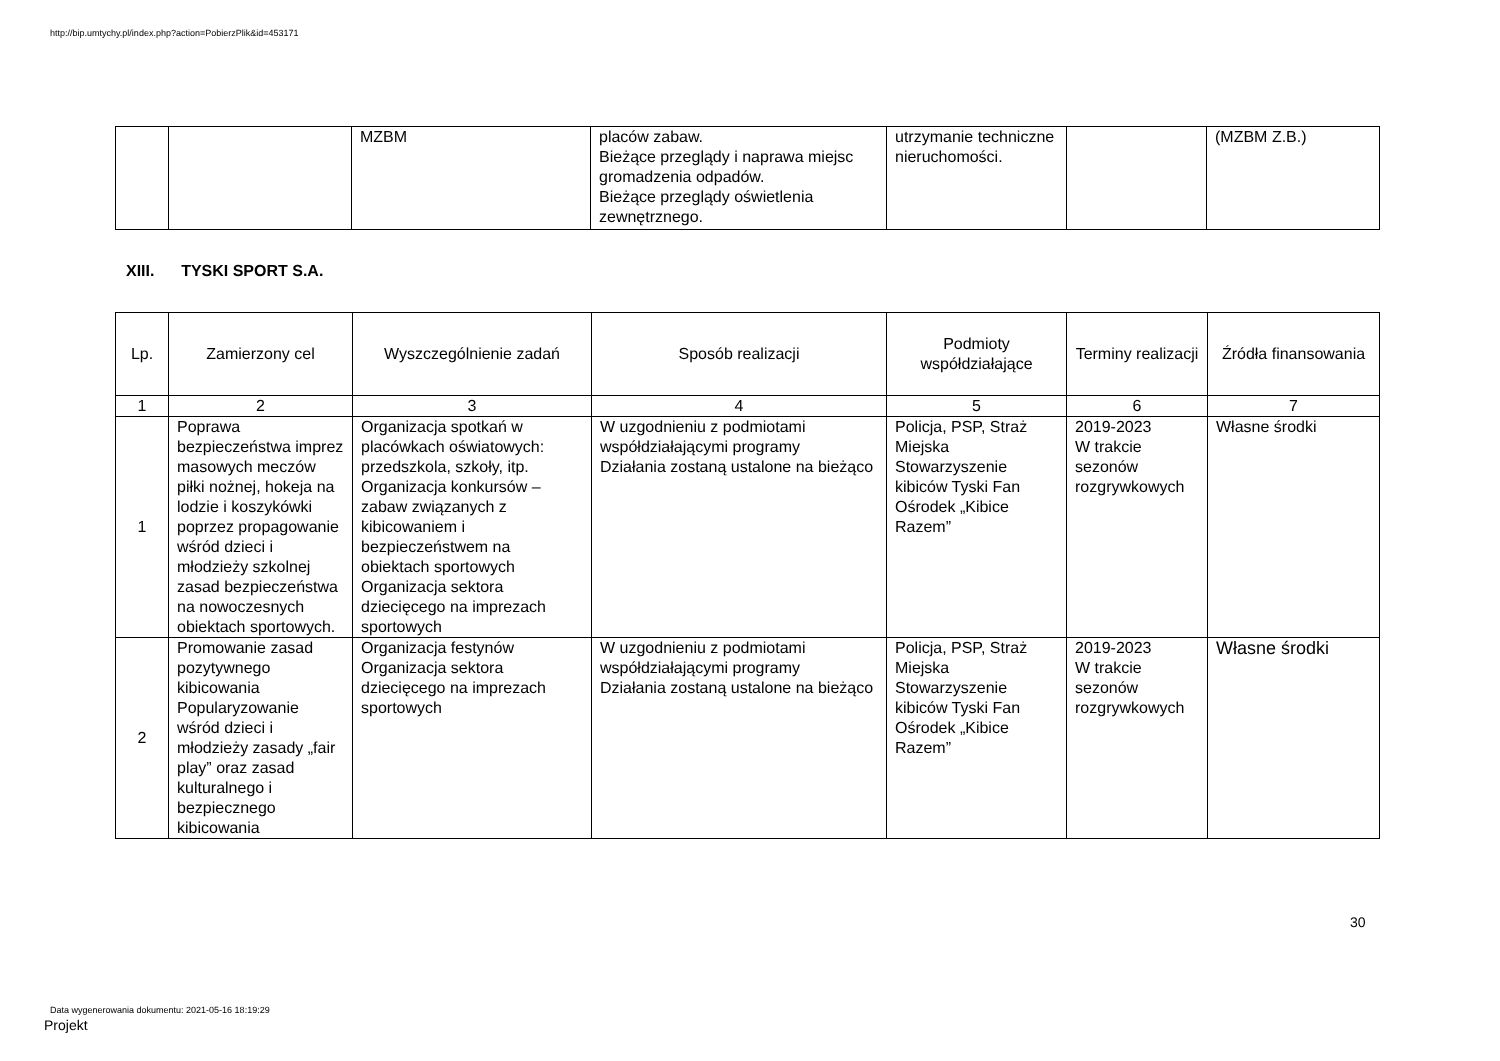http://bip.umtychy.pl/index.php?action=PobierzPlik&id=453171
| | | MZBM | placów zabaw. Bieżące przeglądy i naprawa miejsc gromadzenia odpadów. Bieżące przeglądy oświetlenia zewnętrznego. | utrzymanie techniczne nieruchomości. | | (MZBM Z.B.) |
XIII. TYSKI SPORT S.A.
| Lp. | Zamierzony cel | Wyszczególnienie zadań | Sposób realizacji | Podmioty współdziałające | Terminy realizacji | Źródła finansowania |
| --- | --- | --- | --- | --- | --- | --- |
| 1 | 2 | 3 | 4 | 5 | 6 | 7 |
| 1 | Poprawa bezpieczeństwa imprez masowych meczów piłki nożnej, hokeja na lodzie i koszykówki poprzez propagowanie wśród dzieci i młodzieży szkolnej zasad bezpieczeństwa na nowoczesnych obiektach sportowych. | Organizacja spotkań w placówkach oświatowych: przedszkola, szkoły, itp. Organizacja konkursów – zabaw związanych z kibicowaniem i bezpieczeństwem na obiektach sportowych Organizacja sektora dziecięcego na imprezach sportowych | W uzgodnieniu z podmiotami współdziałającymi programy Działania zostaną ustalone na bieżąco | Policja, PSP, Straż Miejska Stowarzyszenie kibiców Tyski Fan Ośrodek „Kibice Razem” | 2019-2023 W trakcie sezonów rozgrywkowych | Własne środki |
| 2 | Promowanie zasad pozytywnego kibicowania Popularyzowanie wśród dzieci i młodzieży zasady „fair play” oraz zasad kulturalnego i bezpiecznego kibicowania | Organizacja festynów Organizacja sektora dziecięcego na imprezach sportowych | W uzgodnieniu z podmiotami współdziałającymi programy Działania zostaną ustalone na bieżąco | Policja, PSP, Straż Miejska Stowarzyszenie kibiców Tyski Fan Ośrodek „Kibice Razem” | 2019-2023 W trakcie sezonów rozgrywkowych | Własne środki |
30
Data wygenerowania dokumentu: 2021-05-16 18:19:29
Projekt